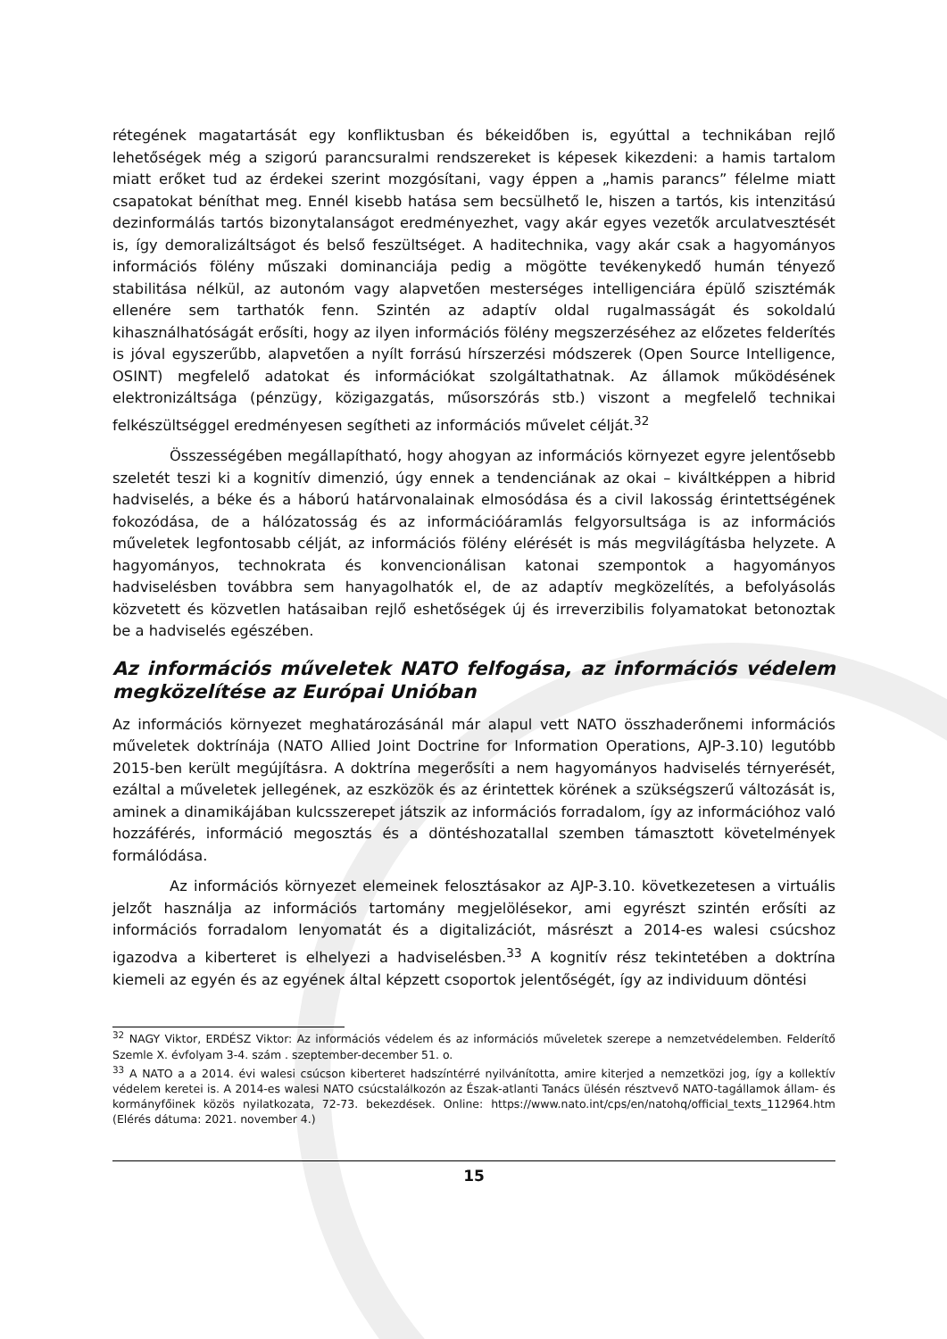rétegének magatartását egy konfliktusban és békeidőben is, egyúttal a technikában rejlő lehetőségek még a szigorú parancsuralmi rendszereket is képesek kikezdeni: a hamis tartalom miatt erőket tud az érdekei szerint mozgósítani, vagy éppen a „hamis parancs” félelme miatt csapatokat béníthat meg. Ennél kisebb hatása sem becsülhető le, hiszen a tartós, kis intenzitású dezinformálás tartós bizonytalanságot eredményezhet, vagy akár egyes vezetők arculatvesztését is, így demoralizáltságot és belső feszültséget. A haditechnika, vagy akár csak a hagyományos információs fölény műszaki dominanciája pedig a mögötte tevékenykedő humán tényező stabilitása nélkül, az autonóm vagy alapvetően mesterséges intelligenciára épülő szisztémák ellenére sem tarthatók fenn. Szintén az adaptív oldal rugalmasságát és sokoldalú kihasználhatóságát erősíti, hogy az ilyen információs fölény megszerzéséhez az előzetes felderítés is jóval egyszerűbb, alapvetően a nyílt forrású hírszerzési módszerek (Open Source Intelligence, OSINT) megfelelő adatokat és információkat szolgáltathatnak. Az államok működésének elektronizáltsága (pénzügy, közigazgatás, műsorszórás stb.) viszont a megfelelő technikai felkészültséggel eredményesen segítheti az információs művelet célját.<sup>32</sup>
Összességében megállapítható, hogy ahogyan az információs környezet egyre jelentősebb szeletét teszi ki a kognitív dimenzió, úgy ennek a tendenciának az okai – kiváltképpen a hibrid hadviselés, a béke és a háború határvonalainak elmosódása és a civil lakosság érintettségének fokozódása, de a hálózatosság és az információáramlás felgyorsultsága is az információs műveletek legfontosabb célját, az információs fölény elérését is más megvilágításba helyzete. A hagyományos, technokrata és konvencionálisan katonai szempontok a hagyományos hadviselésben továbbra sem hanyagolhatók el, de az adaptív megközelítés, a befolyásolás közvetett és közvetlen hatásaiban rejlő eshetőségek új és irreverzibilis folyamatokat betonoztak be a hadviselés egészében.
Az információs műveletek NATO felfogása, az információs védelem megközelítése az Európai Unióban
Az információs környezet meghatározásánál már alapul vett NATO összhaderőnemi információs műveletek doktrínája (NATO Allied Joint Doctrine for Information Operations, AJP-3.10) legutóbb 2015-ben került megújításra. A doktrína megerősíti a nem hagyományos hadviselés térnyerését, ezáltal a műveletek jellegének, az eszközök és az érintettek körének a szükségszerű változását is, aminek a dinamikájában kulcsszerepet játszik az információs forradalom, így az információhoz való hozzáférés, információ megosztás és a döntéshozatallal szemben támasztott követelmények formálódása.
Az információs környezet elemeinek felosztásakor az AJP-3.10. következetesen a virtuális jelzőt használja az információs tartomány megjelölésekor, ami egyrészt szintén erősíti az információs forradalom lenyomatát és a digitalizációt, másrészt a 2014-es walesi csúcshoz igazodva a kiberteret is elhelyezi a hadviselésben.<sup>33</sup> A kognitív rész tekintetében a doktrína kiemeli az egyén és az egyének által képzett csoportok jelentőségét, így az individuum döntési
<sup>32</sup> NAGY Viktor, ERDÉSZ Viktor: Az információs védelem és az információs műveletek szerepe a nemzetvédelemben. Felderítő Szemle X. évfolyam 3-4. szám . szeptember-december 51. o.
<sup>33</sup> A NATO a a 2014. évi walesi csúcson kiberteret hadszíntérré nyilvánította, amire kiterjed a nemzetközi jog, így a kollektív védelem keretei is. A 2014-es walesi NATO csúcstalálkozón az Észak-atlanti Tanács ülésén résztvevő NATO-tagállamok állam- és kormányfőinek közös nyilatkozata, 72-73. bekezdések. Online: https://www.nato.int/cps/en/natohq/official_texts_112964.htm (Elérés dátuma: 2021. november 4.)
15